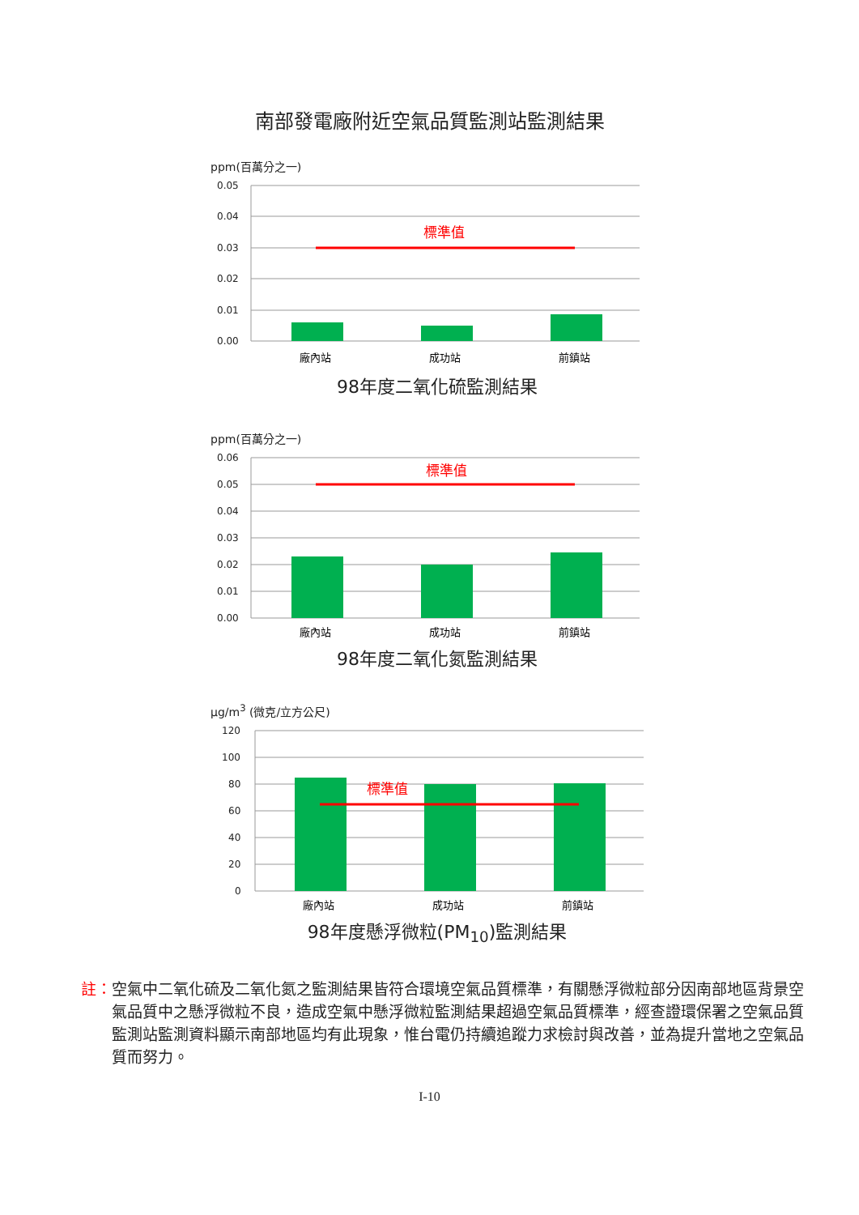南部發電廠附近空氣品質監測站監測結果
ppm(百萬分之一)
0.05
0.04
0.03
0.02
0.01
0.00
標準值
廠內站
成功站
前鎮站
98年度二氧化硫監測結果
ppm(百萬分之一)
0.06
0.05
0.04
0.03
0.02
0.01
0.00
標準值
廠內站
成功站
前鎮站
98年度二氧化氮監測結果
μg/m<sup>3</sup> (微克/立方公尺)
120
100
80
60
40
20
0
標準值
廠內站
成功站
前鎮站
98年度懸浮微粒(PM<sub>10</sub>)監測結果
註：空氣中二氧化硫及二氧化氮之監測結果皆符合環境空氣品質標準，有關懸浮微粒部分因南部地區背景空氣品質中之懸浮微粒不良，造成空氣中懸浮微粒監測結果超過空氣品質標準，經查證環保署之空氣品質監測站監測資料顯示南部地區均有此現象，惟台電仍持續追蹤力求檢討與改善，並為提升當地之空氣品質而努力。
I-10